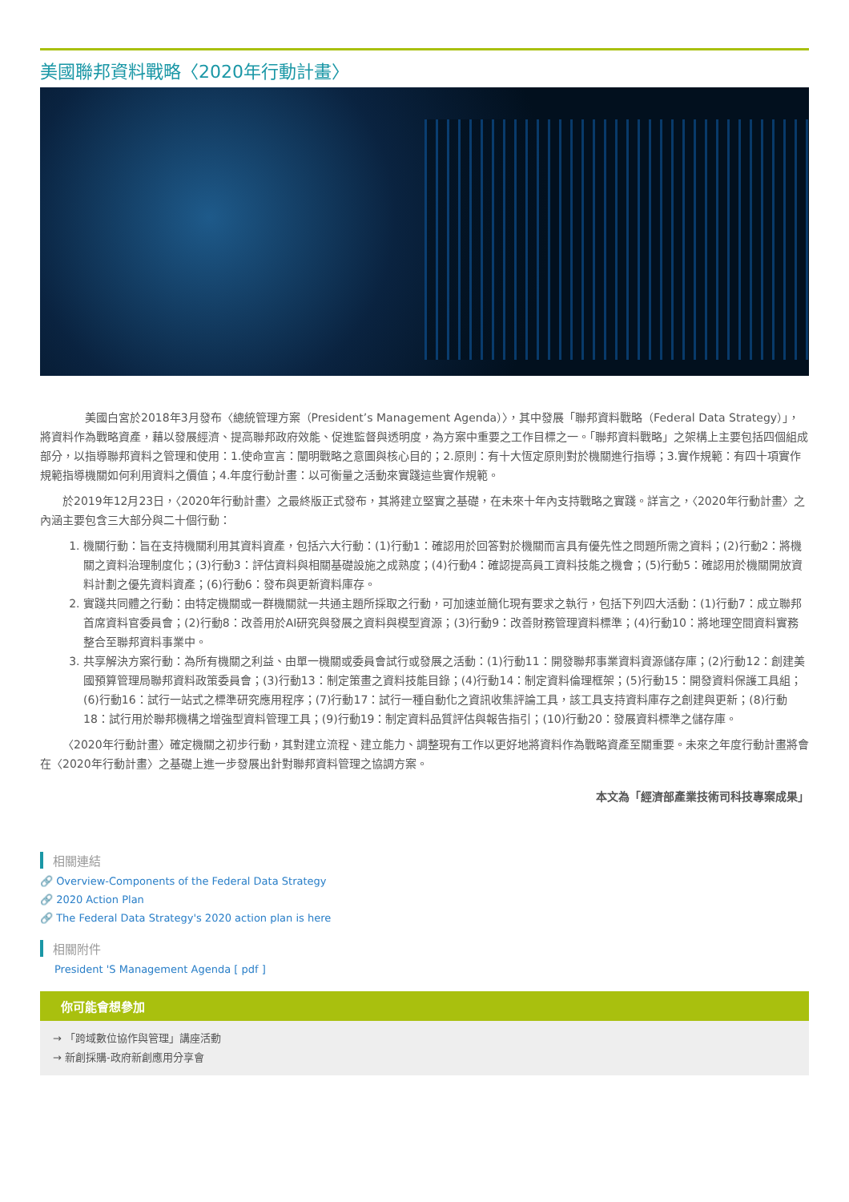美國聯邦資料戰略〈2020年行動計畫〉
美國白宮於2018年3月發布〈總統管理方案（President’s Management Agenda）〉，其中發展「聯邦資料戰略（Federal Data Strategy）」，將資料作為戰略資產，藉以發展經濟、提高聯邦政府效能、促進監督與透明度，為方案中重要之工作目標之一。「聯邦資料戰略」之架構上主要包括四個組成部分，以指導聯邦資料之管理和使用：1.使命宣言：闡明戰略之意圖與核心目的；2.原則：有十大恆定原則對於機關進行指導；3.實作規範：有四十項實作規範指導機關如何利用資料之價值；4.年度行動計畫：以可衡量之活動來實踐這些實作規範。
於2019年12月23日，〈2020年行動計畫〉之最終版正式發布，其將建立堅實之基礎，在未來十年內支持戰略之實踐。詳言之，〈2020年行動計畫〉之內涵主要包含三大部分與二十個行動：
1. 機關行動：旨在支持機關利用其資料資產，包括六大行動：(1)行動1：確認用於回答對於機關而言具有優先性之問題所需之資料；(2)行動2：將機關之資料治理制度化；(3)行動3：評估資料與相關基礎設施之成熟度；(4)行動4：確認提高員工資料技能之機會；(5)行動5：確認用於機關開放資料計劃之優先資料資產；(6)行動6：發布與更新資料庫存。
2. 實踐共同體之行動：由特定機關或一群機關就一共通主題所採取之行動，可加速並簡化現有要求之執行，包括下列四大活動：(1)行動7：成立聯邦首席資料官委員會；(2)行動8：改善用於AI研究與發展之資料與模型資源；(3)行動9：改善財務管理資料標準；(4)行動10：將地理空間資料實務整合至聯邦資料事業中。
3. 共享解決方案行動：為所有機關之利益、由單一機關或委員會試行或發展之活動：(1)行動11：開發聯邦事業資料資源儲存庫；(2)行動12：創建美國預算管理局聯邦資料政策委員會；(3)行動13：制定策畫之資料技能目錄；(4)行動14：制定資料倫理框架；(5)行動15：開發資料保護工具組；(6)行動16：試行一站式之標準研究應用程序；(7)行動17：試行一種自動化之資訊收集評論工具，該工具支持資料庫存之創建與更新；(8)行動18：試行用於聯邦機構之增強型資料管理工具；(9)行動19：制定資料品質評估與報告指引；(10)行動20：發展資料標準之儲存庫。
〈2020年行動計畫〉確定機關之初步行動，其對建立流程、建立能力、調整現有工作以更好地將資料作為戰略資產至關重要。未來之年度行動計畫將會在〈2020年行動計畫〉之基礎上進一步發展出針對聯邦資料管理之協調方案。
本文為「經濟部產業技術司科技專案成果」
相關連結
🔗 Overview-Components of the Federal Data Strategy
🔗 2020 Action Plan
🔗 The Federal Data Strategy's 2020 action plan is here
相關附件
President 'S Management Agenda [ pdf ]
你可能會想參加
→ 「跨域數位協作與管理」講座活動
→ 新創採購-政府新創應用分享會